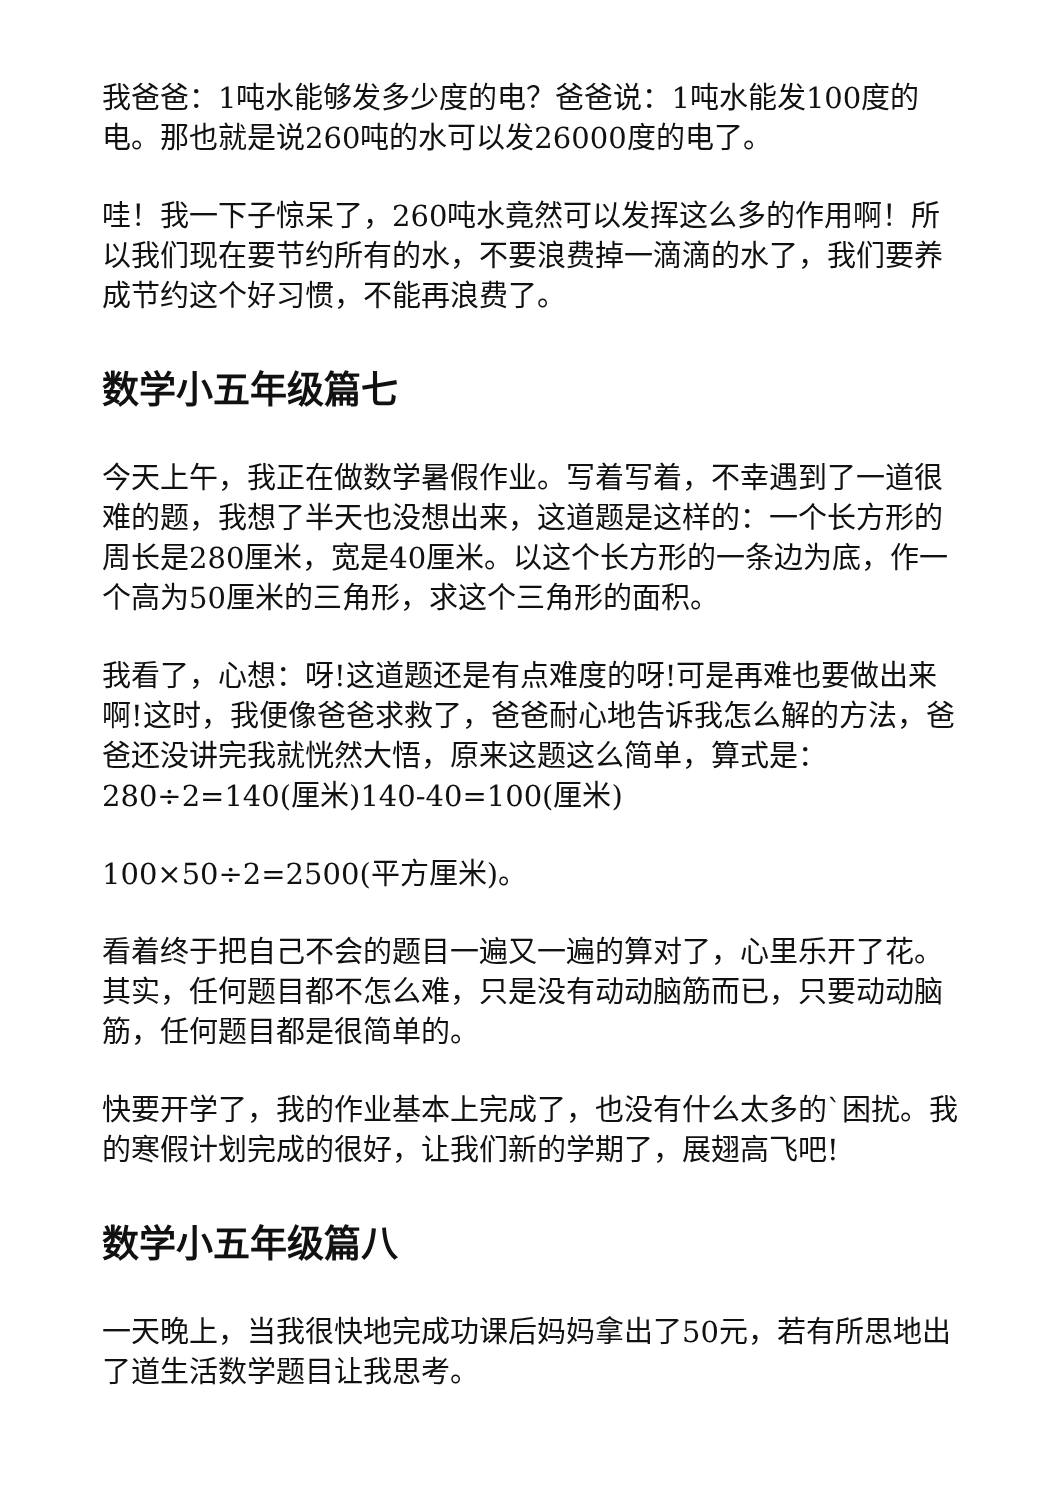我爸爸：1吨水能够发多少度的电？爸爸说：1吨水能发100度的电。那也就是说260吨的水可以发26000度的电了。
哇！我一下子惊呆了，260吨水竟然可以发挥这么多的作用啊！所以我们现在要节约所有的水，不要浪费掉一滴滴的水了，我们要养成节约这个好习惯，不能再浪费了。
数学小五年级篇七
今天上午，我正在做数学暑假作业。写着写着，不幸遇到了一道很难的题，我想了半天也没想出来，这道题是这样的：一个长方形的周长是280厘米，宽是40厘米。以这个长方形的一条边为底，作一个高为50厘米的三角形，求这个三角形的面积。
我看了，心想：呀!这道题还是有点难度的呀!可是再难也要做出来啊!这时，我便像爸爸求救了，爸爸耐心地告诉我怎么解的方法，爸爸还没讲完我就恍然大悟，原来这题这么简单，算式是：280÷2=140(厘米)140-40=100(厘米)
100×50÷2=2500(平方厘米)。
看着终于把自己不会的题目一遍又一遍的算对了，心里乐开了花。其实，任何题目都不怎么难，只是没有动动脑筋而已，只要动动脑筋，任何题目都是很简单的。
快要开学了，我的作业基本上完成了，也没有什么太多的`困扰。我的寒假计划完成的很好，让我们新的学期了，展翅高飞吧!
数学小五年级篇八
一天晚上，当我很快地完成功课后妈妈拿出了50元，若有所思地出了道生活数学题目让我思考。